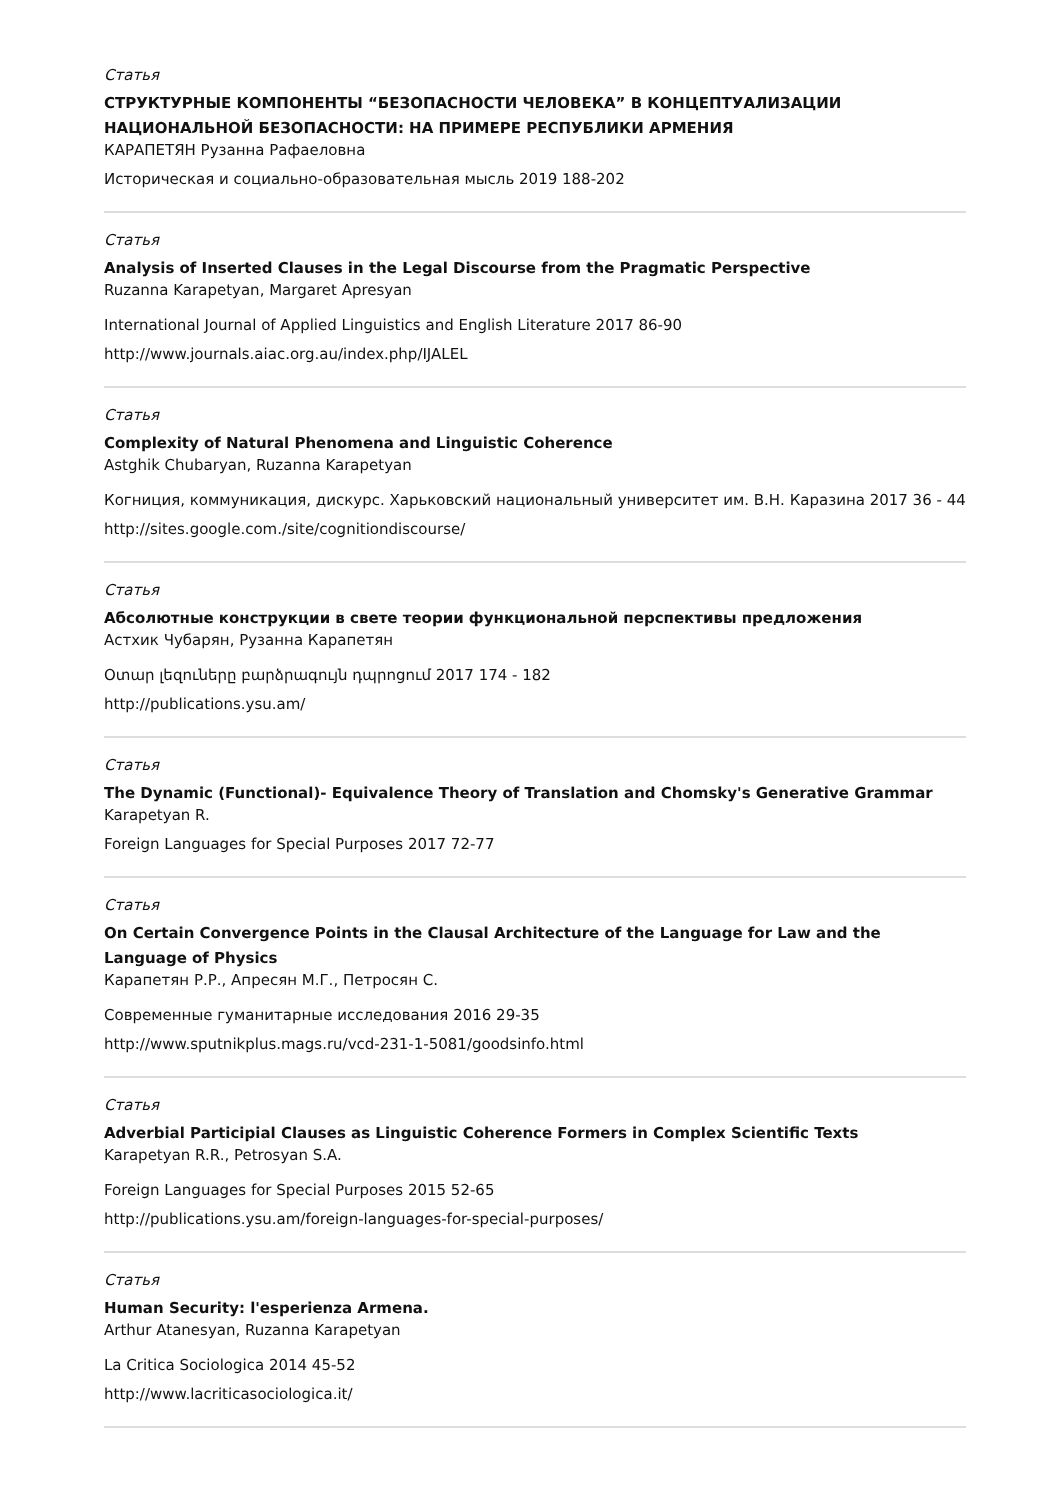Статья
СТРУКТУРНЫЕ КОМПОНЕНТЫ “БЕЗОПАСНОСТИ ЧЕЛОВЕКА” В КОНЦЕПТУАЛИЗАЦИИ НАЦИОНАЛЬНОЙ БЕЗОПАСНОСТИ: НА ПРИМЕРЕ РЕСПУБЛИКИ АРМЕНИЯ
КАРАПЕТЯН Рузанна Рафаеловна
Историческая и социально-образовательная мысль 2019 188-202
Статья
Analysis of Inserted Clauses in the Legal Discourse from the Pragmatic Perspective
Ruzanna Karapetyan, Margaret Apresyan
International Journal of Applied Linguistics and English Literature 2017 86-90
http://www.journals.aiac.org.au/index.php/IJALEL
Статья
Complexity of Natural Phenomena and Linguistic Coherence
Astghik Chubaryan, Ruzanna Karapetyan
Когниция, коммуникация, дискурс. Харьковский национальный университет им. В.Н. Каразина 2017 36 - 44
http://sites.google.com./site/cognitiondiscourse/
Статья
Абсолютные конструкции в свете теории функциональной перспективы предложения
Астхик Чубарян, Рузанна Карапетян
Օտար լեզուները բարձրագույն դպրոցում 2017 174 - 182
http://publications.ysu.am/
Статья
The Dynamic (Functional)- Equivalence Theory of Translation and Chomsky's Generative Grammar
Karapetyan R.
Foreign Languages for Special Purposes 2017 72-77
Статья
On Certain Convergence Points in the Clausal Architecture of the Language for Law and the Language of Physics
Карапетян Р.Р., Апресян М.Г., Петросян С.
Современные гуманитарные исследования 2016 29-35
http://www.sputnikplus.mags.ru/vcd-231-1-5081/goodsinfo.html
Статья
Adverbial Participial Clauses as Linguistic Coherence Formers in Complex Scientific Texts
Karapetyan R.R., Petrosyan S.A.
Foreign Languages for Special Purposes 2015 52-65
http://publications.ysu.am/foreign-languages-for-special-purposes/
Статья
Human Security: l'esperienza Armena.
Arthur Atanesyan, Ruzanna Karapetyan
La Critica Sociologica 2014 45-52
http://www.lacriticasociologica.it/